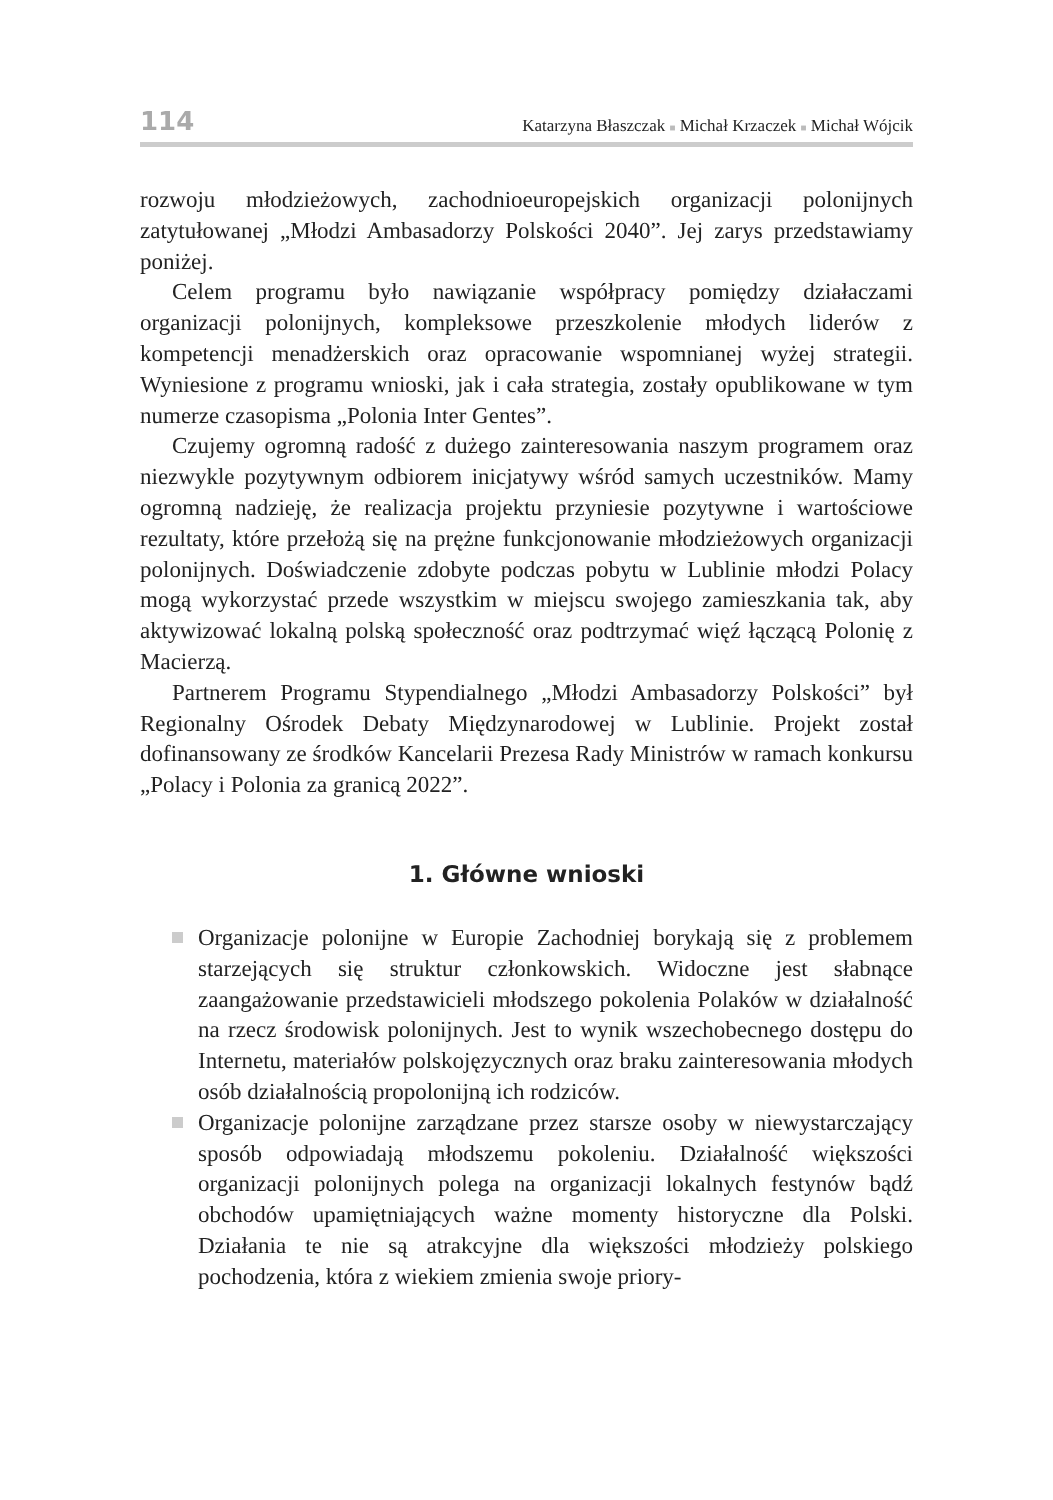114 Katarzyna Błaszczak ■ Michał Krzaczek ■ Michał Wójcik
rozwoju młodzieżowych, zachodnioeuropejskich organizacji polonijnych zatytułowanej „Młodzi Ambasadorzy Polskości 2040”. Jej zarys przedstawiamy poniżej.
Celem programu było nawiązanie współpracy pomiędzy działaczami organizacji polonijnych, kompleksowe przeszkolenie młodych liderów z kompetencji menadżerskich oraz opracowanie wspomnianej wyżej strategii. Wyniesione z programu wnioski, jak i cała strategia, zostały opublikowane w tym numerze czasopisma „Polonia Inter Gentes”.
Czujemy ogromną radość z dużego zainteresowania naszym programem oraz niezwykle pozytywnym odbiorem inicjatywy wśród samych uczestników. Mamy ogromną nadzieję, że realizacja projektu przyniesie pozytywne i wartościowe rezultaty, które przełożą się na prężne funkcjonowanie młodzieżowych organizacji polonijnych. Doświadczenie zdobyte podczas pobytu w Lublinie młodzi Polacy mogą wykorzystać przede wszystkim w miejscu swojego zamieszkania tak, aby aktywizować lokalną polską społeczność oraz podtrzymać więź łączącą Polonię z Macierzą.
Partnerem Programu Stypendialnego „Młodzi Ambasadorzy Polskości” był Regionalny Ośrodek Debaty Międzynarodowej w Lublinie. Projekt został dofinansowany ze środków Kancelarii Prezesa Rady Ministrów w ramach konkursu „Polacy i Polonia za granicą 2022”.
1. Główne wnioski
Organizacje polonijne w Europie Zachodniej borykają się z problemem starzejących się struktur członkowskich. Widoczne jest słabnące zaangażowanie przedstawicieli młodszego pokolenia Polaków w działalność na rzecz środowisk polonijnych. Jest to wynik wszechobecnego dostępu do Internetu, materiałów polskojęzycznych oraz braku zainteresowania młodych osób działalnością propolonijną ich rodziców.
Organizacje polonijne zarządzane przez starsze osoby w niewystarczający sposób odpowiadają młodszemu pokoleniu. Działalność większości organizacji polonijnych polega na organizacji lokalnych festynów bądź obchodów upamiętniających ważne momenty historyczne dla Polski. Działania te nie są atrakcyjne dla większości młodzieży polskiego pochodzenia, która z wiekiem zmienia swoje priory-